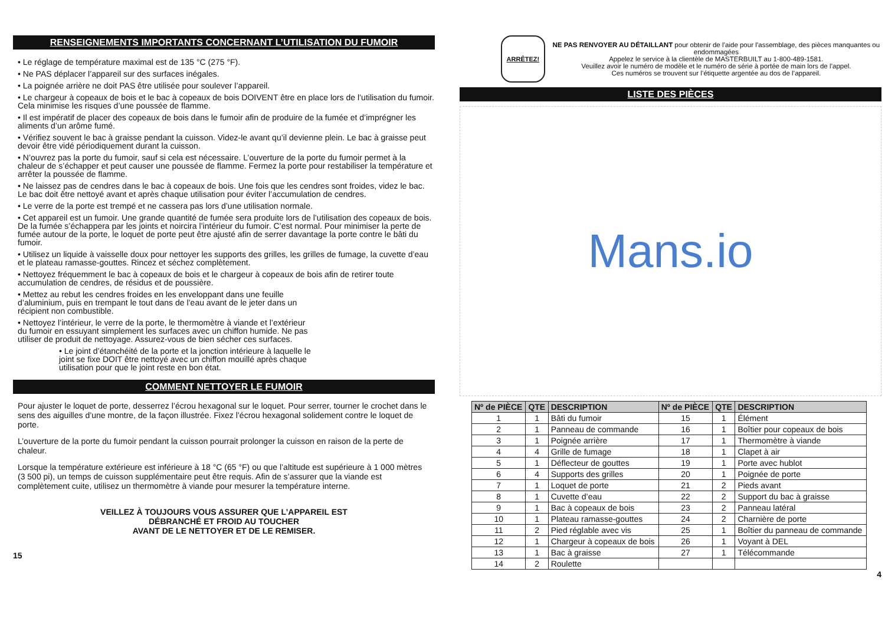RENSEIGNEMENTS IMPORTANTS CONCERNANT L’UTILISATION DU FUMOIR
• Le réglage de température maximal est de 135 °C (275 °F).
• Ne PAS déplacer l’appareil sur des surfaces inégales.
• La poignée arrière ne doit PAS être utilisée pour soulever l’appareil.
• Le chargeur à copeaux de bois et le bac à copeaux de bois DOIVENT être en place lors de l’utilisation du fumoir. Cela minimise les risques d’une poussée de flamme.
• Il est impératif de placer des copeaux de bois dans le fumoir afin de produire de la fumée et d’imprégner les aliments d’un arôme fumé.
• Vérifiez souvent le bac à graisse pendant la cuisson. Videz-le avant qu’il devienne plein. Le bac à graisse peut devoir être vidé périodiquement durant la cuisson.
• N’ouvrez pas la porte du fumoir, sauf si cela est nécessaire. L’ouverture de la porte du fumoir permet à la chaleur de s’échapper et peut causer une poussée de flamme. Fermez la porte pour restabiliser la température et arrêter la poussée de flamme.
• Ne laissez pas de cendres dans le bac à copeaux de bois. Une fois que les cendres sont froides, videz le bac. Le bac doit être nettoyé avant et après chaque utilisation pour éviter l’accumulation de cendres.
• Le verre de la porte est trempé et ne cassera pas lors d’une utilisation normale.
• Cet appareil est un fumoir. Une grande quantité de fumée sera produite lors de l’utilisation des copeaux de bois. De la fumée s’échappera par les joints et noircira l’intérieur du fumoir. C’est normal. Pour minimiser la perte de fumée autour de la porte, le loquet de porte peut être ajusté afin de serrer davantage la porte contre le bâti du fumoir.
• Utilisez un liquide à vaisselle doux pour nettoyer les supports des grilles, les grilles de fumage, la cuvette d’eau et le plateau ramasse-gouttes. Rincez et séchez complètement.
• Nettoyez fréquemment le bac à copeaux de bois et le chargeur à copeaux de bois afin de retirer toute accumulation de cendres, de résidus et de poussière.
• Mettez au rebut les cendres froides en les enveloppant dans une feuille d’aluminium, puis en trempant le tout dans de l’eau avant de le jeter dans un récipient non combustible.
• Nettoyez l’intérieur, le verre de la porte, le thermomètre à viande et l’extérieur du fumoir en essuyant simplement les surfaces avec un chiffon humide. Ne pas utiliser de produit de nettoyage. Assurez-vous de bien sécher ces surfaces.
• Le joint d’étanchéité de la porte et la jonction intérieure à laquelle le joint se fixe DOIT être nettoyé avec un chiffon mouillé après chaque utilisation pour que le joint reste en bon état.
COMMENT NETTOYER LE FUMOIR
Pour ajuster le loquet de porte, desserrez l’écrou hexagonal sur le loquet. Pour serrer, tourner le crochet dans le sens des aiguilles d’une montre, de la façon illustrée. Fixez l’écrou hexagonal solidement contre le loquet de porte.
L’ouverture de la porte du fumoir pendant la cuisson pourrait prolonger la cuisson en raison de la perte de chaleur.
Lorsque la température extérieure est inférieure à 18 °C (65 °F) ou que l’altitude est supérieure à 1 000 mètres (3 500 pi), un temps de cuisson supplémentaire peut être requis. Afin de s’assurer que la viande est complètement cuite, utilisez un thermomètre à viande pour mesurer la température interne.
VEILLEZ À TOUJOURS VOUS ASSURER QUE L’APPAREIL EST
DÉBRANCHÉ ET FROID AU TOUCHER
AVANT DE LE NETTOYER ET DE LE REMISER.
15
ARRÊTEZ!
NE PAS RENVOYER AU DÉTAILLANT pour obtenir de l’aide pour l’assemblage, des pièces manquantes ou endommagées
Appelez le service à la clientèle de MASTERBUILT au 1-800-489-1581.
Veuillez avoir le numéro de modèle et le numéro de série à portée de main lors de l’appel.
Ces numéros se trouvent sur l’étiquette argentée au dos de l’appareil.
LISTE DES PIÈCES
Mans.io
| Nº de PIÈCE | QTE | DESCRIPTION | Nº de PIÈCE | QTE | DESCRIPTION |
| --- | --- | --- | --- | --- | --- |
| 1 | 1 | Bâti du fumoir | 15 | 1 | Élément |
| 2 | 1 | Panneau de commande | 16 | 1 | Boîtier pour copeaux de bois |
| 3 | 1 | Poignée arrière | 17 | 1 | Thermomètre à viande |
| 4 | 4 | Grille de fumage | 18 | 1 | Clapet à air |
| 5 | 1 | Déflecteur de gouttes | 19 | 1 | Porte avec hublot |
| 6 | 4 | Supports des grilles | 20 | 1 | Poignée de porte |
| 7 | 1 | Loquet de porte | 21 | 2 | Pieds avant |
| 8 | 1 | Cuvette d’eau | 22 | 2 | Support du bac à graisse |
| 9 | 1 | Bac à copeaux de bois | 23 | 2 | Panneau latéral |
| 10 | 1 | Plateau ramasse-gouttes | 24 | 2 | Charnière de porte |
| 11 | 2 | Pied réglable avec vis | 25 | 1 | Boîtier du panneau de commande |
| 12 | 1 | Chargeur à copeaux de bois | 26 | 1 | Voyant à DEL |
| 13 | 1 | Bac à graisse | 27 | 1 | Télécommande |
| 14 | 2 | Roulette | | | |
4